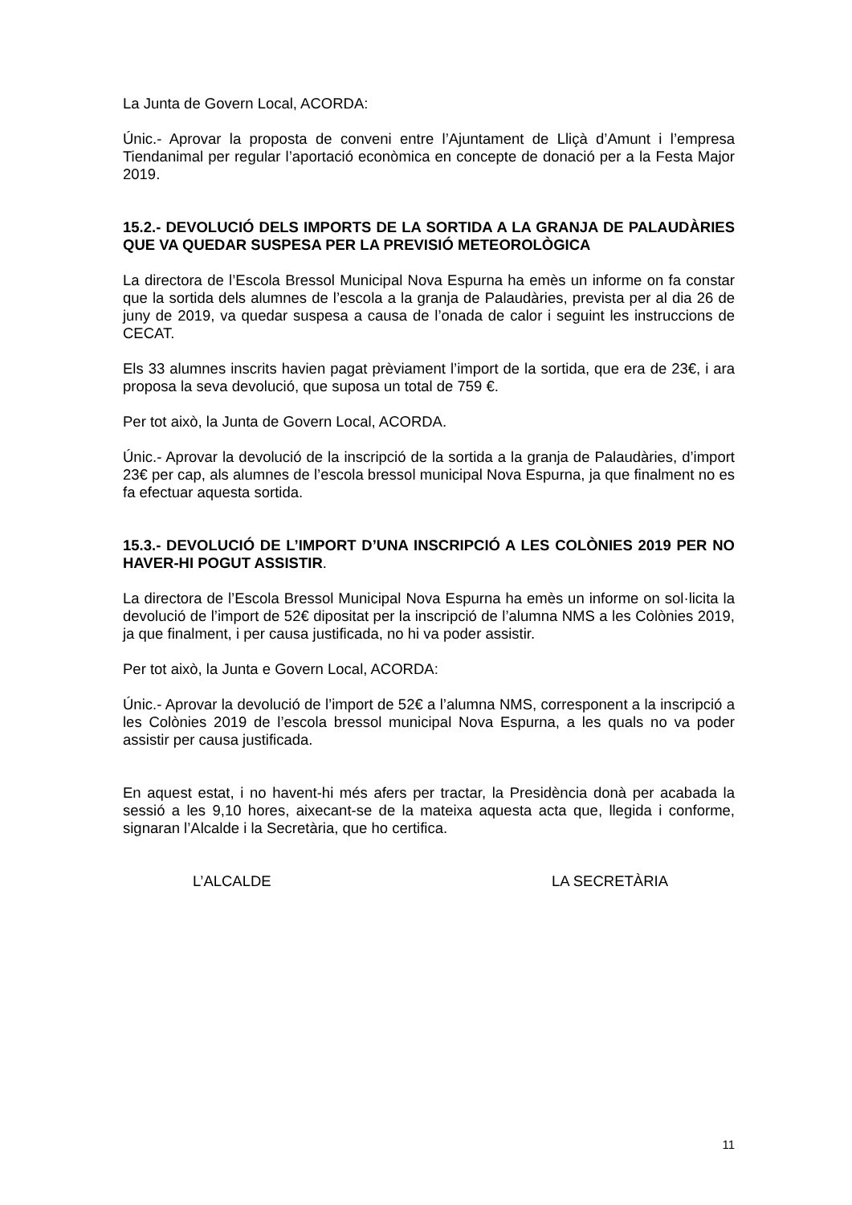La Junta de Govern Local, ACORDA:
Únic.- Aprovar la proposta de conveni entre l’Ajuntament de Lliçà d’Amunt i l’empresa Tiendanimal per regular l’aportació econòmica en concepte de donació per a la Festa Major 2019.
15.2.- DEVOLUCIÓ DELS IMPORTS DE LA SORTIDA A LA GRANJA DE PALAUDÀRIES QUE VA QUEDAR SUSPESA PER LA PREVISIÓ METEOROLÒGICA
La directora de l’Escola Bressol Municipal Nova Espurna ha emès un informe on fa constar que la sortida dels alumnes de l’escola a la granja de Palaudàries, prevista per al dia 26 de juny de 2019, va quedar suspesa a causa de l’onada de calor i seguint les instruccions de CECAT.
Els 33 alumnes inscrits havien pagat prèviament l’import de la sortida, que era de 23€, i ara proposa la seva devolució, que suposa un total de 759 €.
Per tot això, la Junta de Govern Local, ACORDA.
Únic.- Aprovar la devolució de la inscripció de la sortida a la granja de Palaudàries, d’import 23€ per cap, als alumnes de l’escola bressol municipal Nova Espurna, ja que finalment no es fa efectuar aquesta sortida.
15.3.- DEVOLUCIÓ DE L’IMPORT D’UNA INSCRIPCIÓ A LES COLÒNIES 2019 PER NO HAVER-HI POGUT ASSISTIR.
La directora de l’Escola Bressol Municipal Nova Espurna ha emès un informe on sol·licita la devolució de l’import de 52€ dipositat per la inscripció de l’alumna NMS a les Colònies 2019, ja que finalment, i per causa justificada, no hi va poder assistir.
Per tot això, la Junta e Govern Local, ACORDA:
Únic.- Aprovar la devolució de l’import de 52€ a l’alumna NMS, corresponent a la inscripció a les Colònies 2019 de l’escola bressol municipal Nova Espurna, a les quals no va poder assistir per causa justificada.
En aquest estat, i no havent-hi més afers per tractar, la Presidència donà per acabada la sessió a les 9,10 hores, aixecant-se de la mateixa aquesta acta que, llegida i conforme, signaran l’Alcalde i la Secretària, que ho certifica.
L’ALCALDE LA SECRETÀRIA
11